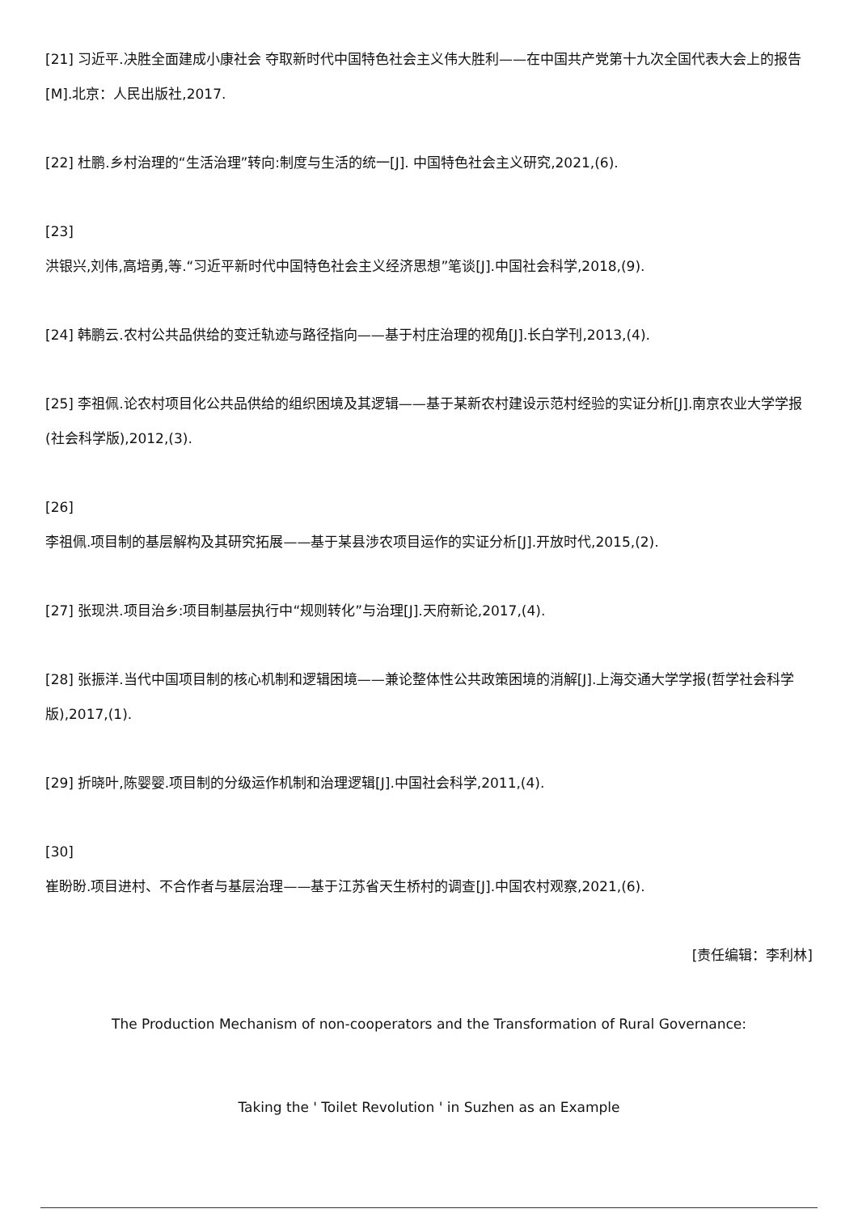[21] 习近平.决胜全面建成小康社会 夺取新时代中国特色社会主义伟大胜利——在中国共产党第十九次全国代表大会上的报告[M].北京：人民出版社,2017.
[22] 杜鹏.乡村治理的“生活治理”转向:制度与生活的统一[J]. 中国特色社会主义研究,2021,(6).
[23]
洪银兴,刘伟,高培勇,等.“习近平新时代中国特色社会主义经济思想”笔谈[J].中国社会科学,2018,(9).
[24] 韩鹏云.农村公共品供给的变迁轨迹与路径指向——基于村庄治理的视角[J].长白学刊,2013,(4).
[25] 李祖佩.论农村项目化公共品供给的组织困境及其逻辑——基于某新农村建设示范村经验的实证分析[J].南京农业大学学报(社会科学版),2012,(3).
[26]
李祖佩.项目制的基层解构及其研究拓展——基于某县涉农项目运作的实证分析[J].开放时代,2015,(2).
[27] 张现洪.项目治乡:项目制基层执行中“规则转化”与治理[J].天府新论,2017,(4).
[28] 张振洋.当代中国项目制的核心机制和逻辑困境——兼论整体性公共政策困境的消解[J].上海交通大学学报(哲学社会科学版),2017,(1).
[29] 折晓叶,陈婴婴.项目制的分级运作机制和治理逻辑[J].中国社会科学,2011,(4).
[30]
崔盼盼.项目进村、不合作者与基层治理——基于江苏省天生桥村的调查[J].中国农村观察,2021,(6).
[责任编辑：李利林]
The Production Mechanism of non-cooperators and the Transformation of Rural Governance:
Taking the ' Toilet Revolution ' in Suzhen as an Example